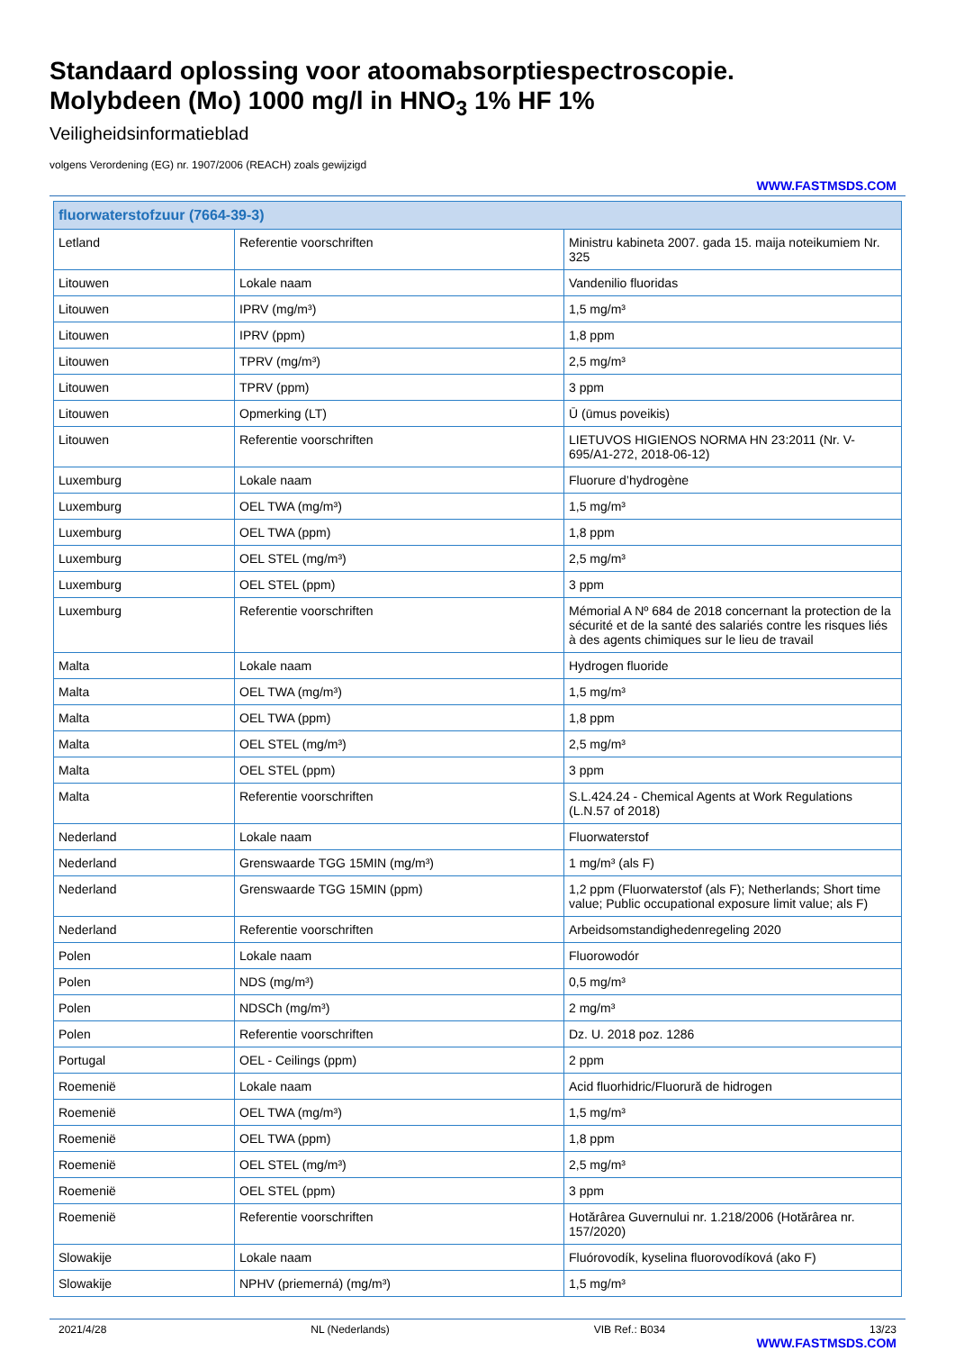Standaard oplossing voor atoomabsorptiespectroscopie.
Molybdeen (Mo) 1000 mg/l in HNO<sub>3</sub> 1% HF 1%
Veiligheidsinformatieblad
volgens Verordening (EG) nr. 1907/2006 (REACH) zoals gewijzigd
WWW.FASTMSDS.COM
| fluorwaterstofzuur (7664-39-3) | | |
| --- | --- | --- |
| Letland | Referentie voorschriften | Ministru kabineta 2007. gada 15. maija noteikumiem Nr. 325 |
| Litouwen | Lokale naam | Vandenilio fluoridas |
| Litouwen | IPRV (mg/m³) | 1,5 mg/m³ |
| Litouwen | IPRV (ppm) | 1,8 ppm |
| Litouwen | TPRV (mg/m³) | 2,5 mg/m³ |
| Litouwen | TPRV (ppm) | 3 ppm |
| Litouwen | Opmerking (LT) | Ū (ūmus poveikis) |
| Litouwen | Referentie voorschriften | LIETUVOS HIGIENOS NORMA HN 23:2011 (Nr. V-695/A1-272, 2018-06-12) |
| Luxemburg | Lokale naam | Fluorure d’hydrogène |
| Luxemburg | OEL TWA (mg/m³) | 1,5 mg/m³ |
| Luxemburg | OEL TWA (ppm) | 1,8 ppm |
| Luxemburg | OEL STEL (mg/m³) | 2,5 mg/m³ |
| Luxemburg | OEL STEL (ppm) | 3 ppm |
| Luxemburg | Referentie voorschriften | Mémorial A Nº 684 de 2018 concernant la protection de la sécurité et de la santé des salariés contre les risques liés à des agents chimiques sur le lieu de travail |
| Malta | Lokale naam | Hydrogen fluoride |
| Malta | OEL TWA (mg/m³) | 1,5 mg/m³ |
| Malta | OEL TWA (ppm) | 1,8 ppm |
| Malta | OEL STEL (mg/m³) | 2,5 mg/m³ |
| Malta | OEL STEL (ppm) | 3 ppm |
| Malta | Referentie voorschriften | S.L.424.24 - Chemical Agents at Work Regulations (L.N.57 of 2018) |
| Nederland | Lokale naam | Fluorwaterstof |
| Nederland | Grenswaarde TGG 15MIN (mg/m³) | 1 mg/m³ (als F) |
| Nederland | Grenswaarde TGG 15MIN (ppm) | 1,2 ppm (Fluorwaterstof (als F); Netherlands; Short time value; Public occupational exposure limit value; als F) |
| Nederland | Referentie voorschriften | Arbeidsomstandighedenregeling 2020 |
| Polen | Lokale naam | Fluorowodór |
| Polen | NDS (mg/m³) | 0,5 mg/m³ |
| Polen | NDSCh (mg/m³) | 2 mg/m³ |
| Polen | Referentie voorschriften | Dz. U. 2018 poz. 1286 |
| Portugal | OEL - Ceilings (ppm) | 2 ppm |
| Roemenië | Lokale naam | Acid fluorhidric/Fluorură de hidrogen |
| Roemenië | OEL TWA (mg/m³) | 1,5 mg/m³ |
| Roemenië | OEL TWA (ppm) | 1,8 ppm |
| Roemenië | OEL STEL (mg/m³) | 2,5 mg/m³ |
| Roemenië | OEL STEL (ppm) | 3 ppm |
| Roemenië | Referentie voorschriften | Hotărârea Guvernului nr. 1.218/2006 (Hotărârea nr. 157/2020) |
| Slowakije | Lokale naam | Fluórovodík, kyselina fluorovodíková (ako F) |
| Slowakije | NPHV (priemerná) (mg/m³) | 1,5 mg/m³ |
2021/4/28 NL (Nederlands) VIB Ref.: B034 13/23
WWW.FASTMSDS.COM